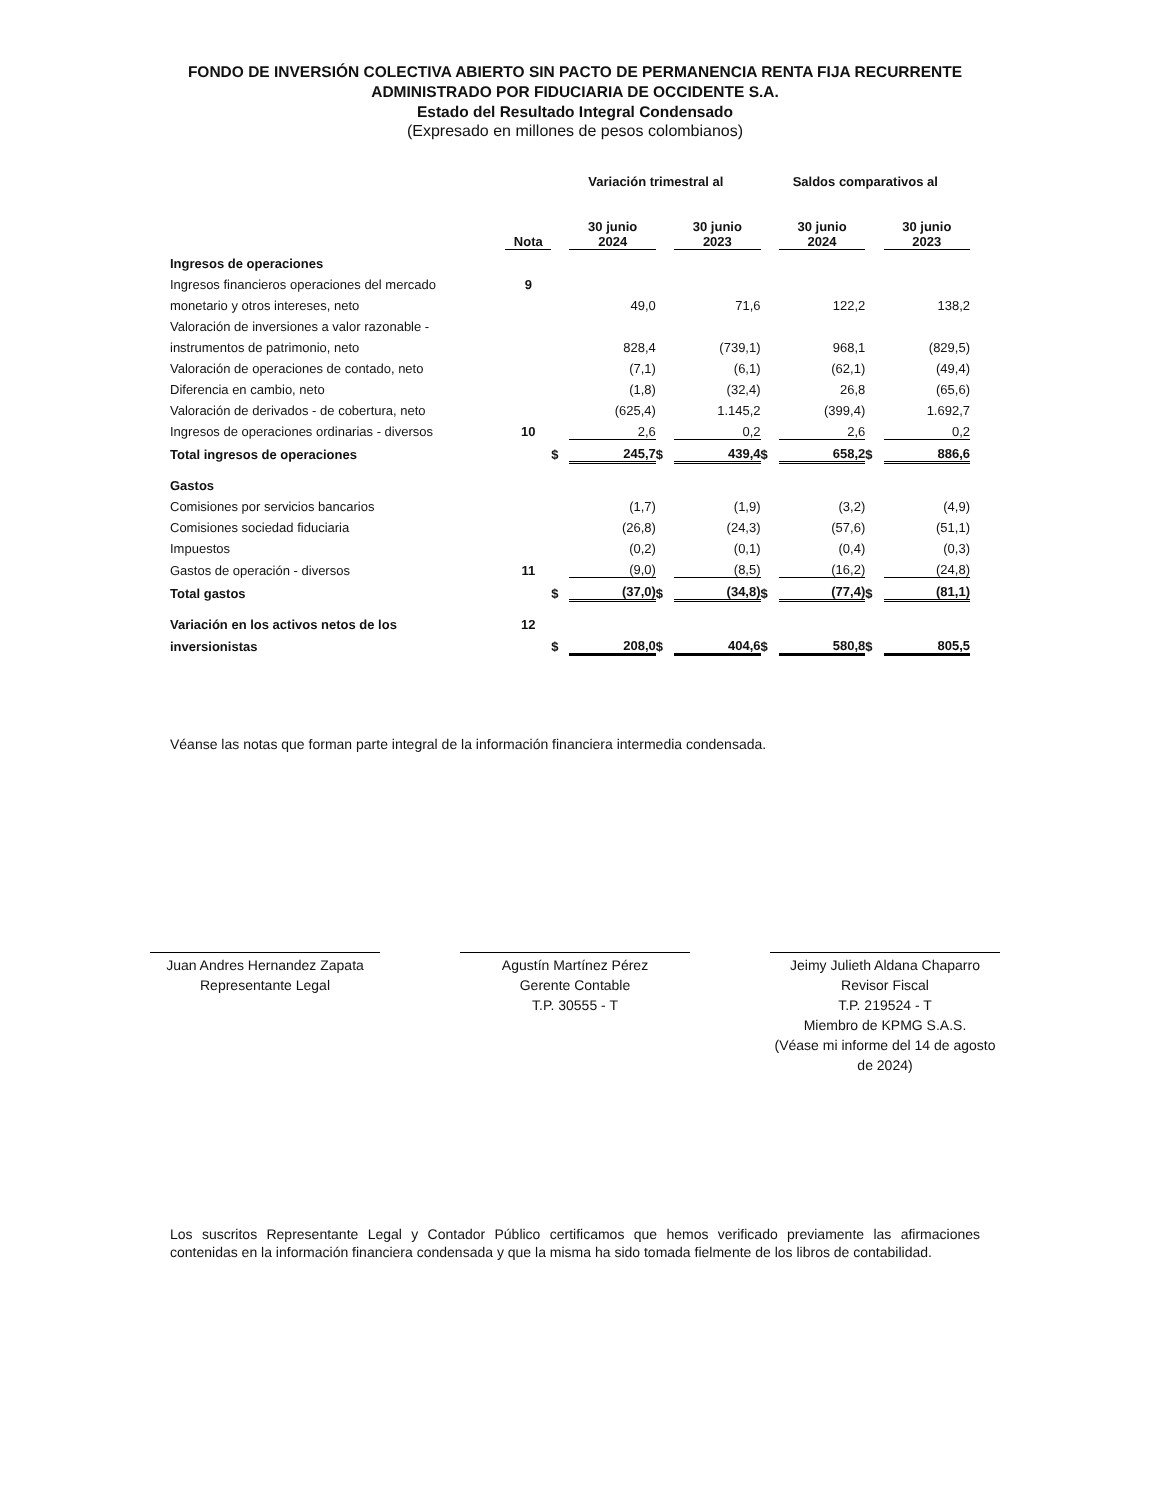FONDO DE INVERSIÓN COLECTIVA ABIERTO SIN PACTO DE PERMANENCIA RENTA FIJA RECURRENTE
ADMINISTRADO POR FIDUCIARIA DE OCCIDENTE S.A.
Estado del Resultado Integral Condensado
(Expresado en millones de pesos colombianos)
| | | Variación trimestral al | | | | Saldos comparativos al | | | |
| --- | --- | --- | --- | --- | --- | --- | --- | --- | --- |
| | Nota | | 30 junio 2024 | | 30 junio 2023 | | 30 junio 2024 | | 30 junio 2023 |
| Ingresos de operaciones | | | | | | | | | |
| Ingresos financieros operaciones del mercado | 9 | | | | | | | | |
| monetario y otros intereses, neto | | | 49,0 | | 71,6 | | 122,2 | | 138,2 |
| Valoración de inversiones a valor razonable - | | | | | | | | | |
| instrumentos de patrimonio, neto | | | 828,4 | | (739,1) | | 968,1 | | (829,5) |
| Valoración de operaciones de contado, neto | | | (7,1) | | (6,1) | | (62,1) | | (49,4) |
| Diferencia en cambio, neto | | | (1,8) | | (32,4) | | 26,8 | | (65,6) |
| Valoración de derivados - de cobertura, neto | | | (625,4) | | 1.145,2 | | (399,4) | | 1.692,7 |
| Ingresos de operaciones ordinarias - diversos | 10 | | 2,6 | | 0,2 | | 2,6 | | 0,2 |
| Total ingresos de operaciones | | $ | 245,7 | $ | 439,4 | $ | 658,2 | $ | 886,6 |
| Gastos | | | | | | | | | |
| Comisiones por servicios bancarios | | | (1,7) | | (1,9) | | (3,2) | | (4,9) |
| Comisiones sociedad fiduciaria | | | (26,8) | | (24,3) | | (57,6) | | (51,1) |
| Impuestos | | | (0,2) | | (0,1) | | (0,4) | | (0,3) |
| Gastos de operación - diversos | 11 | | (9,0) | | (8,5) | | (16,2) | | (24,8) |
| Total gastos | | $ | (37,0) | $ | (34,8) | $ | (77,4) | $ | (81,1) |
| Variación en los activos netos de los | 12 | | | | | | | | |
| inversionistas | | $ | 208,0 | $ | 404,6 | $ | 580,8 | $ | 805,5 |
Véanse las notas que forman parte integral de la información financiera intermedia condensada.
Juan Andres Hernandez Zapata
Representante Legal
Agustín Martínez Pérez
Gerente Contable
T.P. 30555 - T
Jeimy Julieth Aldana Chaparro
Revisor Fiscal
T.P. 219524 - T
Miembro de KPMG S.A.S.
(Véase mi informe del 14 de agosto de 2024)
Los suscritos Representante Legal y Contador Público certificamos que hemos verificado previamente las afirmaciones contenidas en la información financiera condensada y que la misma ha sido tomada fielmente de los libros de contabilidad.